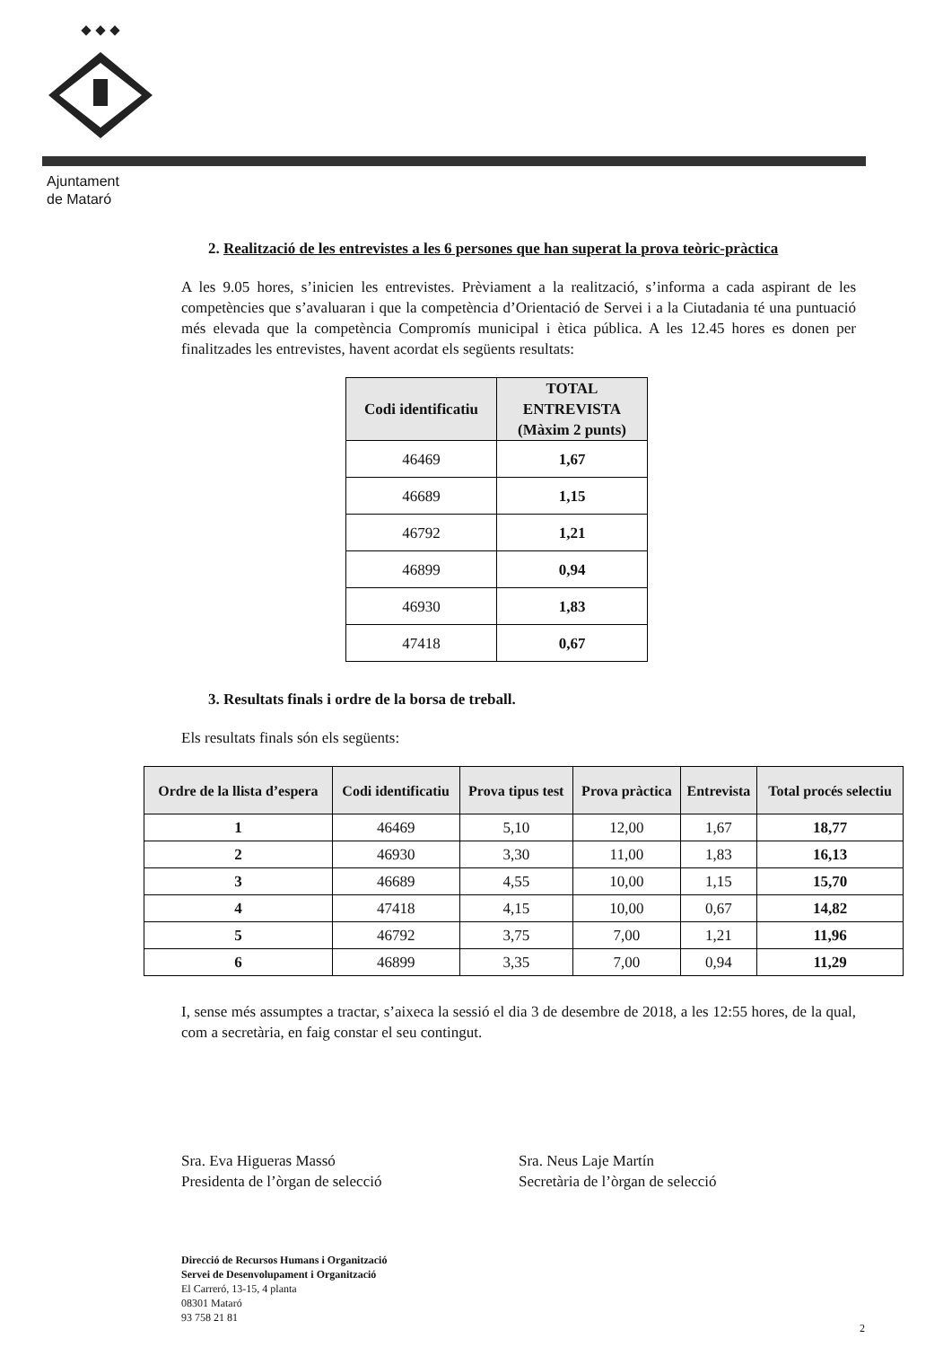Ajuntament
de Mataró
2. Realització de les entrevistes a les 6 persones que han superat la prova teòric-pràctica
A les 9.05 hores, s’inicien les entrevistes. Prèviament a la realització, s’informa a cada aspirant de les competències que s’avaluaran i que la competència d’Orientació de Servei i a la Ciutadania té una puntuació més elevada que la competència Compromís municipal i ètica pública. A les 12.45 hores es donen per finalitzades les entrevistes, havent acordat els següents resultats:
| Codi identificatiu | TOTAL ENTREVISTA (Màxim 2 punts) |
| --- | --- |
| 46469 | 1,67 |
| 46689 | 1,15 |
| 46792 | 1,21 |
| 46899 | 0,94 |
| 46930 | 1,83 |
| 47418 | 0,67 |
3. Resultats finals i ordre de la borsa de treball.
Els resultats finals són els següents:
| Ordre de la llista d’espera | Codi identificatiu | Prova tipus test | Prova pràctica | Entrevista | Total procés selectiu |
| --- | --- | --- | --- | --- | --- |
| 1 | 46469 | 5,10 | 12,00 | 1,67 | 18,77 |
| 2 | 46930 | 3,30 | 11,00 | 1,83 | 16,13 |
| 3 | 46689 | 4,55 | 10,00 | 1,15 | 15,70 |
| 4 | 47418 | 4,15 | 10,00 | 0,67 | 14,82 |
| 5 | 46792 | 3,75 | 7,00 | 1,21 | 11,96 |
| 6 | 46899 | 3,35 | 7,00 | 0,94 | 11,29 |
I, sense més assumptes a tractar, s’aixeca la sessió el dia 3 de desembre de 2018, a les 12:55 hores, de la qual, com a secretària, en faig constar el seu contingut.
Sra. Eva Higueras Massó
Presidenta de l’òrgan de selecció
Sra. Neus Laje Martín
Secretària de l’òrgan de selecció
Direcció de Recursos Humans i Organització
Servei de Desenvolupament i Organització
El Carreró, 13-15, 4 planta
08301 Mataró
93 758 21 81
2